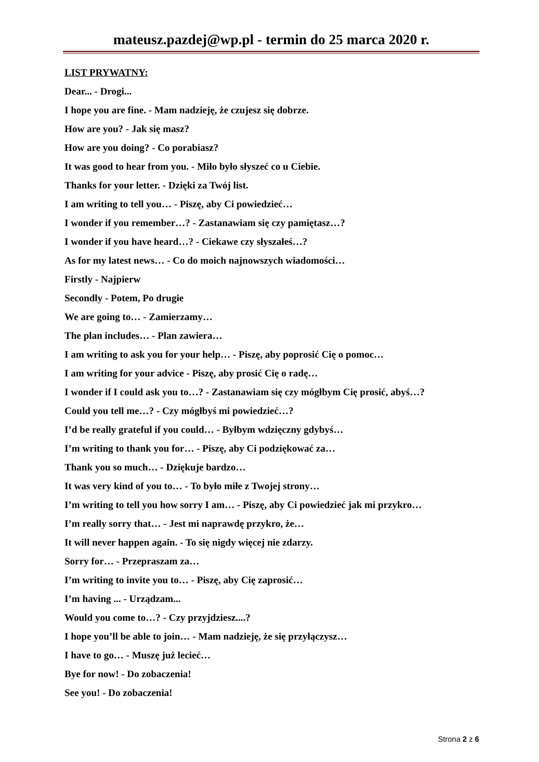mateusz.pazdej@wp.pl - termin do 25 marca 2020 r.
LIST PRYWATNY:
Dear... - Drogi...
I hope you are fine. - Mam nadzieję, że czujesz się dobrze.
How are you? - Jak się masz?
How are you doing? - Co porabiasz?
It was good to hear from you. - Miło było słyszeć co u Ciebie.
Thanks for your letter. - Dzięki za Twój list.
I am writing to tell you… - Piszę, aby Ci powiedzieć…
I wonder if you remember…? - Zastanawiam się czy pamiętasz…?
I wonder if you have heard…? - Ciekawe czy słyszałeś…?
As for my latest news… - Co do moich najnowszych wiadomości…
Firstly - Najpierw
Secondly - Potem, Po drugie
We are going to… - Zamierzamy…
The plan includes… - Plan zawiera…
I am writing to ask you for your help… - Piszę, aby poprosić Cię o pomoc…
I am writing for your advice - Piszę, aby prosić Cię o radę…
I wonder if I could ask you to…? - Zastanawiam się czy mógłbym Cię prosić, abyś…?
Could you tell me…? - Czy mógłbyś mi powiedzieć…?
I’d be really grateful if you could… - Byłbym wdzięczny gdybyś…
I’m writing to thank you for… - Piszę, aby Ci podziękować za…
Thank you so much… - Dziękuje bardzo…
It was very kind of you to… - To było miłe z Twojej strony…
I’m writing to tell you how sorry I am… - Piszę, aby Ci powiedzieć jak mi przykro…
I’m really sorry that… - Jest mi naprawdę przykro, że…
It will never happen again. - To się nigdy więcej nie zdarzy.
Sorry for… - Przepraszam za…
I’m writing to invite you to… - Piszę, aby Cię zaprosić…
I’m having ... - Urządzam...
Would you come to…? - Czy przyjdziesz....?
I hope you’ll be able to join… - Mam nadzieję, że się przyłączysz…
I have to go… - Muszę już lecieć…
Bye for now! - Do zobaczenia!
See you! - Do zobaczenia!
Strona 2 z 6